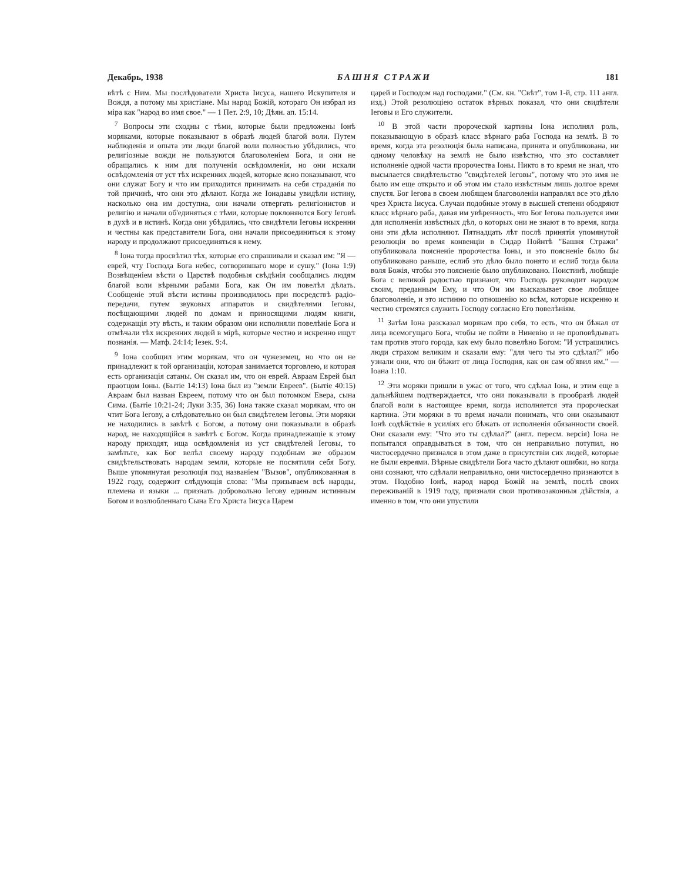Декабрь, 1938 БАШНЯ СТРАЖИ 181
вѣтѣ с Ним. Мы послѣдователи Христа Іисуса, нашего Искупителя и Вождя, а потому мы христіане. Мы народ Божій, котораго Он избрал из міра как "народ во имя свое." — 1 Пет. 2:9, 10; Дѣян. ап. 15:14.
<sup>7</sup> Вопросы эти сходны с тѣми, которые были предложены Іонѣ моряками, которые показывают в образѣ людей благой воли. Путем наблюденія и опыта эти люди благой воли полностью убѣдились, что религіозные вожди не пользуются благоволеніем Бога, и они не обращались к ним для полученія освѣдомленія, но они искали освѣдомленія от уст тѣх искренних людей, которые ясно показывают, что они служат Богу и что им приходится принимать на себя страданія по той причинѣ, что они это дѣлают. Когда же Іонадавы увидѣли истину, насколько она им доступна, они начали отвергать религіонистов и религію и начали об'единяться с тѣми, которые поклоняются Богу Іеговѣ в духѣ и в истинѣ. Когда они убѣдились, что свидѣтели Іеговы искренни и честны как представители Бога, они начали присоединиться к этому народу и продолжают присоединяться к нему.
<sup>8</sup> Іона тогда просвѣтил тѣх, которые его спрашивали и сказал им: "Я — еврей, чту Господа Бога небес, сотворившаго море и сушу." (Іона 1:9) Возвѣщеніем вѣсти о Царствѣ подобныя свѣдѣнія сообщались людям благой воли вѣрными рабами Бога, как Он им повелѣл дѣлать. Сообщеніе этой вѣсти истины производилось при посредствѣ радіо-передачи, путем звуковых аппаратов и свидѣтелями Іеговы, посѣщающими людей по домам и приносящими людям книги, содержащія эту вѣсть, и таким образом они исполняли повелѣніе Бога и отмѣчали тѣх искренних людей в мірѣ, которые честно и искренно ищут познанія. — Матф. 24:14; Іезек. 9:4.
<sup>9</sup> Іона сообщил этим морякам, что он чужеземец, но что он не принадлежит к той организаціи, которая занимается торговлею, и которая есть организація сатаны. Он сказал им, что он еврей. Авраам Еврей был праотцом Іоны. (Бытіе 14:13) Іона был из "земли Евреев". (Бытіе 40:15) Авраам был назван Евреем, потому что он был потомком Евера, сына Сима. (Бытіе 10:21-24; Луки 3:35, 36) Іона также сказал морякам, что он чтит Бога Іегову, а слѣдовательно он был свидѣтелем Іеговы. Эти моряки не находились в завѣтѣ с Богом, а потому они показывали в образѣ народ, не находящійся в завѣтѣ с Богом. Когда принадлежащіе к этому народу приходят, ища освѣдомленія из уст свидѣтелей Іеговы, то замѣтьте, как Бог велѣл своему народу подобным же образом свидѣтельствовать народам земли, которые не посвятили себя Богу. Выше упомянутая резолюція под названіем "Вызов", опубликованная в 1922 году, содержит слѣдующія слова: "Мы призываем всѣ народы, племена и языки ... признать добровольно Іегову единым истинным Богом и возлюбленнаго Сына Его Христа Іисуса Царем
царей и Господом над господами." (См. кн. "Свѣт", том 1-й, стр. 111 англ. изд.) Этой резолюціею остаток вѣрных показал, что они свидѣтели Іеговы и Его служители.
<sup>10</sup> В этой части пророческой картины Іона исполнял роль, показывающую в образѣ класс вѣрнаго раба Господа на землѣ. В то время, когда эта резолюція была написана, принята и опубликована, ни одному человѣку на землѣ не было извѣстно, что это составляет исполненіе одной части пророчества Іоны. Никто в то время не знал, что высылается свидѣтельство "свидѣтелей Іеговы", потому что это имя не было им еще открыто и об этом им стало извѣстным лишь долгое время спустя. Бог Іегова в своем любящем благоволеніи направлял все это дѣло чрез Христа Іисуса. Случаи подобные этому в высшей степени ободряют класс вѣрнаго раба, давая им увѣренность, что Бог Іегова пользуется ими для исполненія извѣстных дѣл, о которых они не знают в то время, когда они эти дѣла исполняют. Пятнадцать лѣт послѣ принятія упомянутой резолюціи во время конвенціи в Сидар Пойнтѣ "Башня Стражи" опубликовала поясненіе пророчества Іоны, и это поясненіе было бы опубликовано раньше, еслиб это дѣло было понято и еслиб тогда была воля Божія, чтобы это поясненіе было опубликовано. Поистинѣ, любящіе Бога с великой радостью признают, что Господь руководит народом своим, преданным Ему, и что Он им высказывает свое любящее благоволеніе, и это истинно по отношенію ко всѣм, которые искренно и честно стремятся служить Господу согласно Его повелѣніям.
<sup>11</sup> Затѣм Іона разсказал морякам про себя, то есть, что он бѣжал от лица всемогущаго Бога, чтобы не пойти в Ниневію и не проповѣдывать там против этого города, как ему было повелѣно Богом: "И устрашились люди страхом великим и сказали ему: "для чего ты это сдѣлал?" ибо узнали они, что он бѣжит от лица Господня, как он сам об'явил им." — Іоана 1:10.
<sup>12</sup> Эти моряки пришли в ужас от того, что сдѣлал Іона, и этим еще в дальнѣйшем подтверждается, что они показывали в прообразѣ людей благой воли в настоящее время, когда исполняется эта пророческая картина. Эти моряки в то время начали понимать, что они оказывают Іонѣ содѣйствіе в усиліях его бѣжать от исполненія обязанности своей. Они сказали ему: "Что это ты сдѣлал?" (англ. пересм. версія) Іона не попытался оправдываться в том, что он неправильно потупил, но чистосердечно признался в этом даже в присутствіи сих людей, которые не были евреями. Вѣрные свидѣтели Бога часто дѣлают ошибки, но когда они сознают, что сдѣлали неправильно, они чистосердечно признаются в этом. Подобно Іонѣ, народ народ Божій на землѣ, послѣ своих переживаній в 1919 году, признали свои противозаконныя дѣйствія, а именно в том, что они упустили